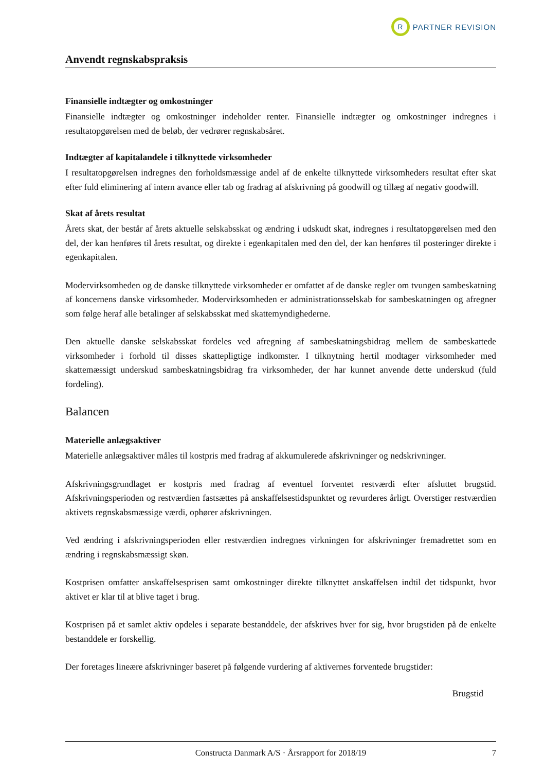R
PARTNER REVISION
Anvendt regnskabspraksis
Finansielle indtægter og omkostninger
Finansielle indtægter og omkostninger indeholder renter. Finansielle indtægter og omkostninger indregnes i resultatopgørelsen med de beløb, der vedrører regnskabsåret.
Indtægter af kapitalandele i tilknyttede virksomheder
I resultatopgørelsen indregnes den forholdsmæssige andel af de enkelte tilknyttede virksomheders resultat efter skat efter fuld eliminering af intern avance eller tab og fradrag af afskrivning på goodwill og tillæg af negativ goodwill.
Skat af årets resultat
Årets skat, der består af årets aktuelle selskabsskat og ændring i udskudt skat, indregnes i resultatopgørelsen med den del, der kan henføres til årets resultat, og direkte i egenkapitalen med den del, der kan henføres til posteringer direkte i egenkapitalen.
Modervirksomheden og de danske tilknyttede virksomheder er omfattet af de danske regler om tvungen sambeskatning af koncernens danske virksomheder. Modervirksomheden er administrationsselskab for sambeskatningen og afregner som følge heraf alle betalinger af selskabsskat med skattemyndighederne.
Den aktuelle danske selskabsskat fordeles ved afregning af sambeskatningsbidrag mellem de sambeskattede virksomheder i forhold til disses skattepligtige indkomster. I tilknytning hertil modtager virksomheder med skattemæssigt underskud sambeskatningsbidrag fra virksomheder, der har kunnet anvende dette underskud (fuld fordeling).
Balancen
Materielle anlægsaktiver
Materielle anlægsaktiver måles til kostpris med fradrag af akkumulerede afskrivninger og nedskrivninger.
Afskrivningsgrundlaget er kostpris med fradrag af eventuel forventet restværdi efter afsluttet brugstid. Afskrivningsperioden og restværdien fastsættes på anskaffelsestidspunktet og revurderes årligt. Overstiger restværdien aktivets regnskabsmæssige værdi, ophører afskrivningen.
Ved ændring i afskrivningsperioden eller restværdien indregnes virkningen for afskrivninger fremadrettet som en ændring i regnskabsmæssigt skøn.
Kostprisen omfatter anskaffelsesprisen samt omkostninger direkte tilknyttet anskaffelsen indtil det tidspunkt, hvor aktivet er klar til at blive taget i brug.
Kostprisen på et samlet aktiv opdeles i separate bestanddele, der afskrives hver for sig, hvor brugstiden på de enkelte bestanddele er forskellig.
Der foretages lineære afskrivninger baseret på følgende vurdering af aktivernes forventede brugstider:
Brugstid
Constructa Danmark A/S · Årsrapport for 2018/19 7